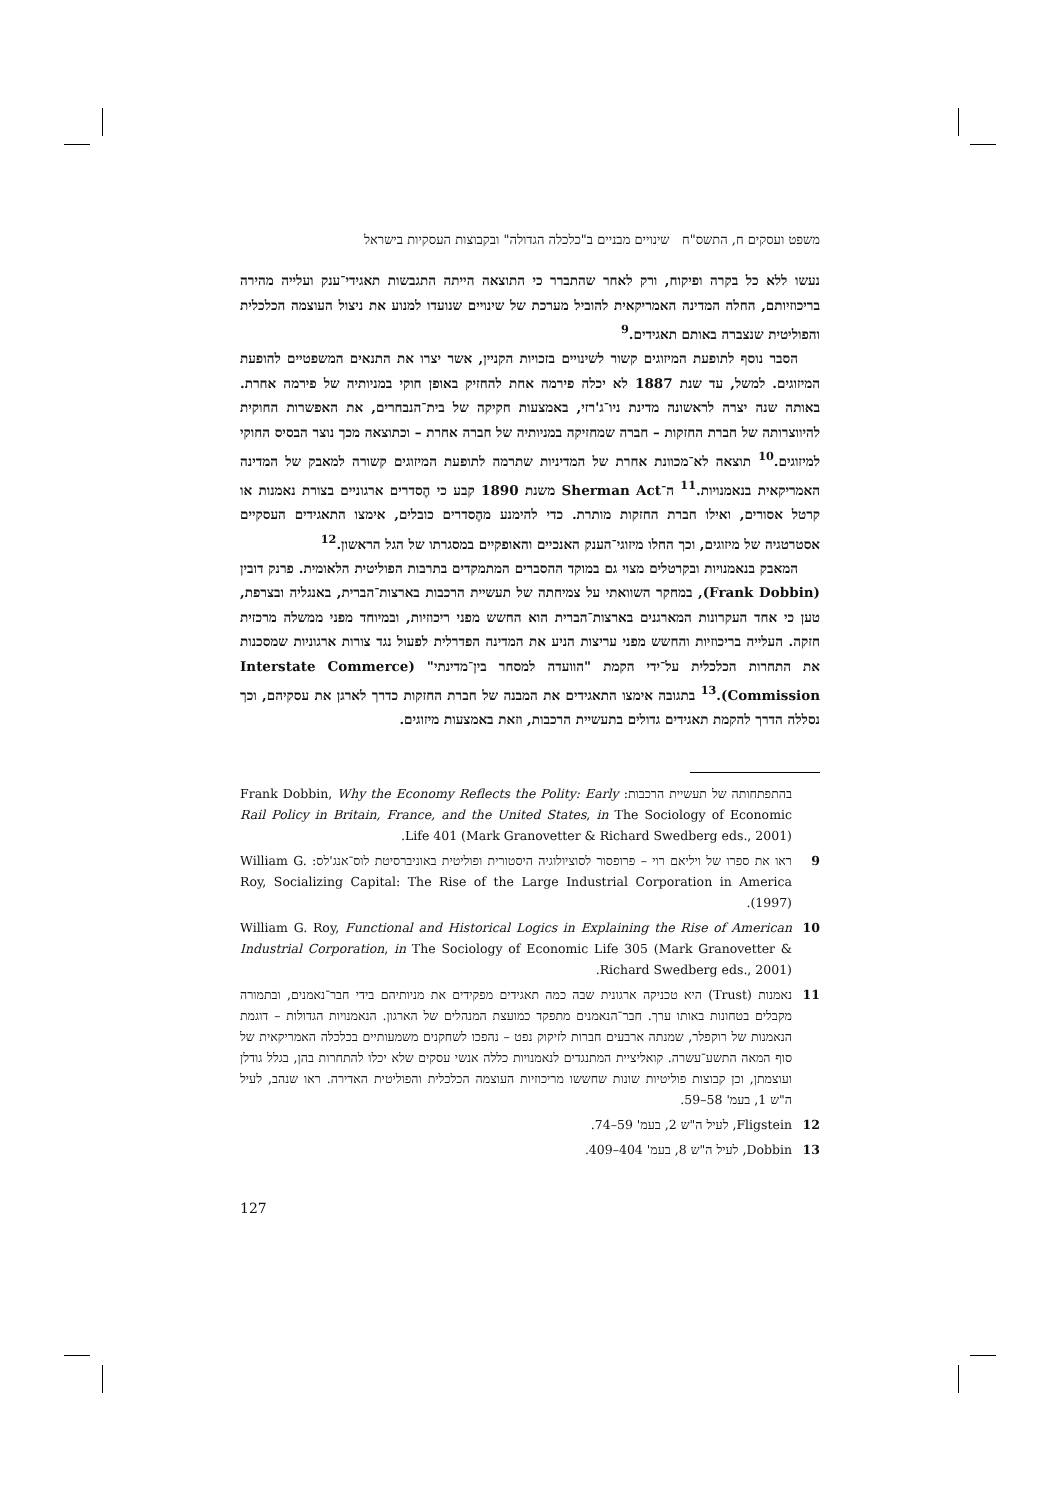משפט ועסקים ח, התשס"ח שינויים מבניים ב"כלכלה הגדולה" ובקבוצות העסקיות בישראל
נעשו ללא כל בקרה ופיקוח, ורק לאחר שהתברר כי התוצאה הייתה התגבשות תאגידי־ענק ועלייה מהירה בריכוזיותם, החלה המדינה האמריקאית להוביל מערכת של שינויים שנועדו למנוע את ניצול העוצמה הכלכלית והפוליטית שנצברה באותם תאגידים.<sup>9</sup>
הסבר נוסף לתופעת המיזוגים קשור לשינויים בזכויות הקניין, אשר יצרו את התנאים המשפטיים להופעת המיזוגים. למשל, עד שנת 1887 לא יכלה פירמה אחת להחזיק באופן חוקי במניותיה של פירמה אחרת. באותה שנה יצרה לראשונה מדינת ניו־ג'רזי, באמצעות חקיקה של בית־הנבחרים, את האפשרות החוקית להיווצרותה של חברת החזקות – חברה שמחזיקה במניותיה של חברה אחרת – וכתוצאה מכך נוצר הבסיס החוקי למיזוגים.<sup>10</sup> תוצאה לא־מכוונת אחרת של המדיניות שתרמה לתופעת המיזוגים קשורה למאבק של המדינה האמריקאית בנאמנויות.<sup>11</sup> ה־Sherman Act משנת 1890 קבע כי הֶסדרים ארגוניים בצורת נאמנות או קרטל אסורים, ואילו חברת החזקות מותרת. כדי להימנע מהֶסדרים כובלים, אימצו התאגידים העסקיים אסטרטגיה של מיזוגים, וכך החלו מיזוגי־הענק האנכיים והאופקיים במסגרתו של הגל הראשון.<sup>12</sup>
המאבק בנאמנויות ובקרטלים מצוי גם במוקד ההסברים המתמקדים בתרבות הפוליטית הלאומית. פרנק דובין (Frank Dobbin), במחקר השוואתי על צמיחתה של תעשיית הרכבות בארצות־הברית, באנגליה ובצרפת, טען כי אחד העקרונות המארגנים בארצות־הברית הוא החשש מפני ריכוזיות, ובמיוחד מפני ממשלה מרכזית חזקה. העלייה בריכוזיות והחשש מפני עריצות הניע את המדינה הפדרלית לפעול נגד צורות ארגוניות שמסכנות את התחרות הכלכלית על־ידי הקמת "הוועדה למסחר בין־מדינתי" (Interstate Commerce Commission).<sup>13</sup> בתגובה אימצו התאגידים את המבנה של חברת החזקות כדרך לארגן את עסקיהם, וכך נסללה הדרך להקמת תאגידים גדולים בתעשיית הרכבות, וזאת באמצעות מיזוגים.
בהתפתחותה של תעשיית הרכבות: Frank Dobbin, Why the Economy Reflects the Polity: Early Rail Policy in Britain, France, and the United States, in The Sociology of Economic Life 401 (Mark Granovetter & Richard Swedberg eds., 2001).
9 ראו את ספרו של ויליאם רוי – פרופסור לסוציולוגיה היסטורית ופוליטית באוניברסיטת לוס־אנג'לס: William G. Roy, Socializing Capital: The Rise of the Large Industrial Corporation in America (1997).
10 William G. Roy, Functional and Historical Logics in Explaining the Rise of American Industrial Corporation, in The Sociology of Economic Life 305 (Mark Granovetter & Richard Swedberg eds., 2001).
11 נאמנות (Trust) היא טכניקה ארגונית שבה כמה תאגידים מפקידים את מניותיהם בידי חבר־נאמנים, ובתמורה מקבלים בטחונות באותו ערך. חבר־הנאמנים מתפקד כמועצת המנהלים של הארגון. הנאמנויות הגדולות – דוגמת הנאמנות של רוקפלר, שמנתה ארבעים חברות לזיקוק נפט – נהפכו לשחקנים משמעותיים בכלכלה האמריקאית של סוף המאה התשע־עשרה. קואליציית המתנגדים לנאמנויות כללה אנשי עסקים שלא יכלו להתחרות בהן, בגלל גודלן ועוצמתן, וכן קבוצות פוליטיות שונות שחששו מריכוזיות העוצמה הכלכלית והפוליטית האדירה. ראו שנהב, לעיל ה"ש 1, בעמ' 58–59.
12 Fligstein, לעיל ה"ש 2, בעמ' 59–74.
13 Dobbin, לעיל ה"ש 8, בעמ' 404–409.
127